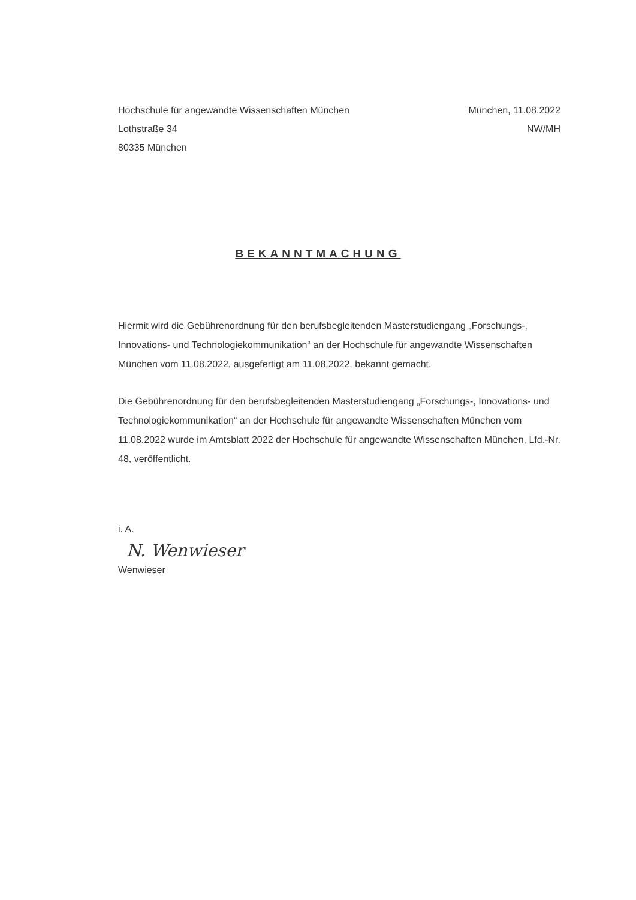Hochschule für angewandte Wissenschaften München
Lothstraße 34
80335 München
München, 11.08.2022
NW/MH
BEKANNTMACHUNG
Hiermit wird die Gebührenordnung für den berufsbegleitenden Masterstudiengang „Forschungs-, Innovations- und Technologiekommunikation“ an der Hochschule für angewandte Wissenschaften München vom 11.08.2022, ausgefertigt am 11.08.2022, bekannt gemacht.
Die Gebührenordnung für den berufsbegleitenden Masterstudiengang „Forschungs-, Innovations- und Technologiekommunikation“ an der Hochschule für angewandte Wissenschaften München vom 11.08.2022 wurde im Amtsblatt 2022 der Hochschule für angewandte Wissenschaften München, Lfd.-Nr. 48, veröffentlicht.
i. A.
N. Wenwieser
Wenwieser